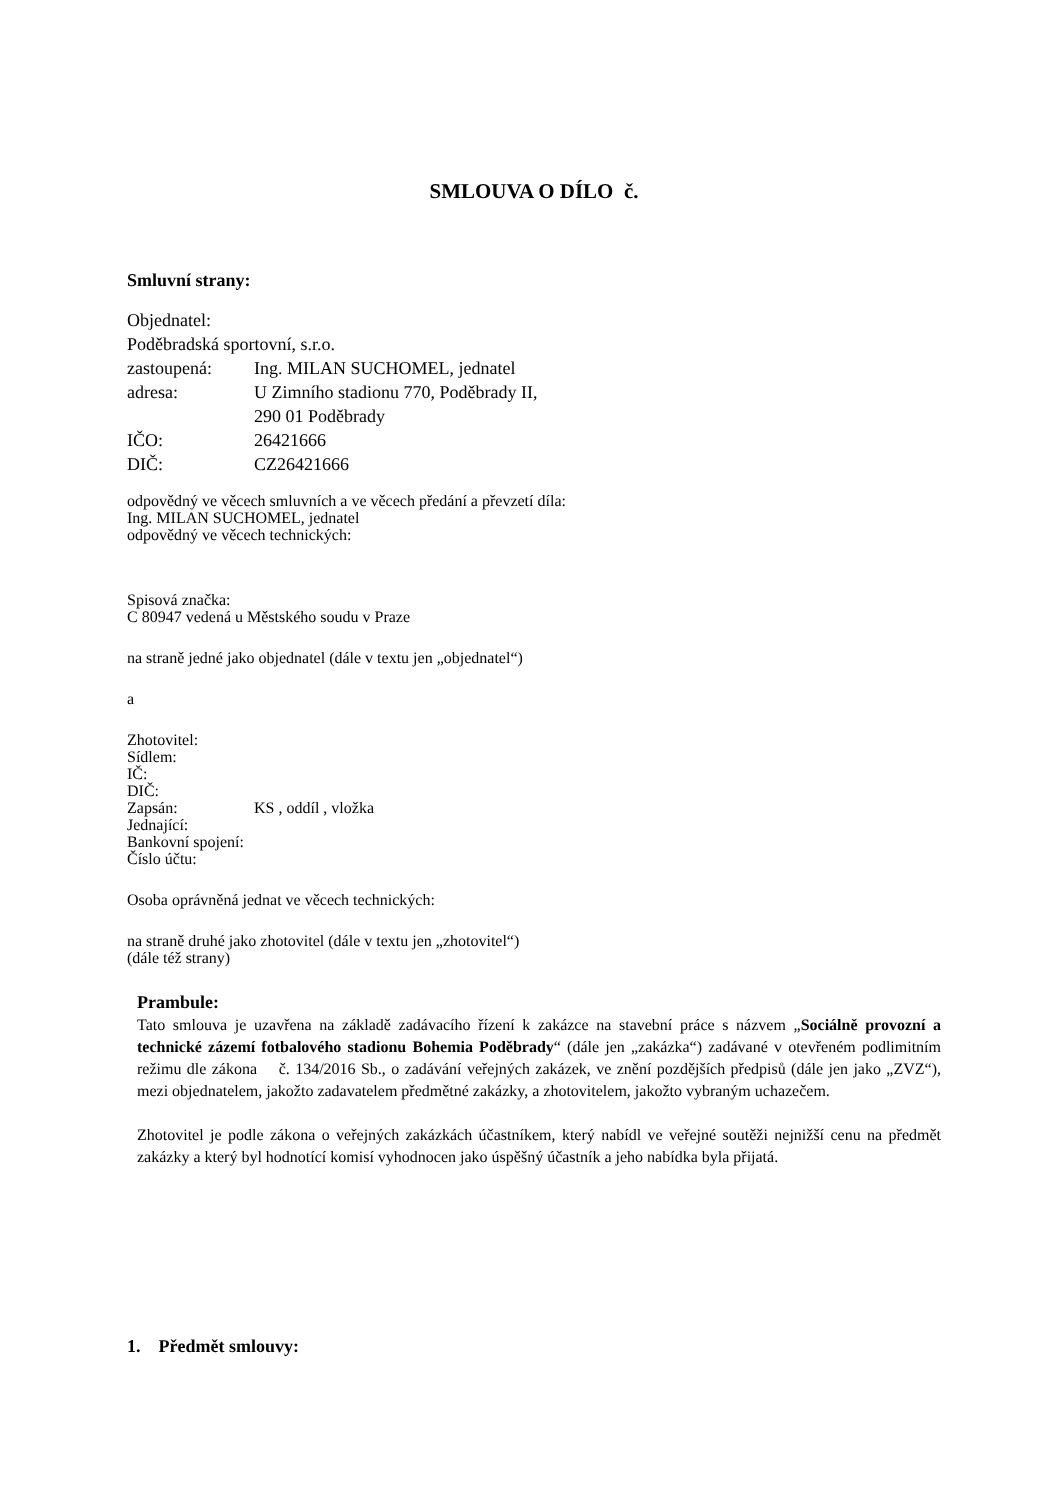SMLOUVA O DÍLO č.
Smluvní strany:
Objednatel:
Poděbradská sportovní, s.r.o.
zastoupená: Ing. MILAN SUCHOMEL, jednatel
adresa: U Zimního stadionu 770, Poděbrady II,
290 01 Poděbrady
IČO: 26421666
DIČ: CZ26421666
odpovědný ve věcech smluvních a ve věcech předání a převzetí díla:
Ing. MILAN SUCHOMEL, jednatel
odpovědný ve věcech technických:
Spisová značka:
C 80947 vedená u Městského soudu v Praze
na straně jedné jako objednatel (dále v textu jen „objednatel“)
a
Zhotovitel:
Sídlem:
IČ:
DIČ:
Zapsán: KS , oddíl , vložka
Jednající:
Bankovní spojení:
Číslo účtu:
Osoba oprávněná jednat ve věcech technických:
na straně druhé jako zhotovitel (dále v textu jen „zhotovitel“)
(dále též strany)
Prambule:
Tato smlouva je uzavřena na základě zadávacího řízení k zakázce na stavební práce s názvem „Sociálně provozní a technické zázemí fotbalového stadionu Bohemia Poděbrady“ (dále jen „zakázka“) zadávané v otevřeném podlimitním režimu dle zákona č. 134/2016 Sb., o zadávání veřejných zakázek, ve znění pozdějších předpisů (dále jen jako „ZVZ“), mezi objednatelem, jakožto zadavatelem předmětné zakázky, a zhotovitelem, jakožto vybraným uchazečem.
Zhotovitel je podle zákona o veřejných zakázkách účastníkem, který nabídl ve veřejné soutěži nejnižší cenu na předmět zakázky a který byl hodnotící komisí vyhodnocen jako úspěšný účastník a jeho nabídka byla přijatá.
1. Předmět smlouvy: